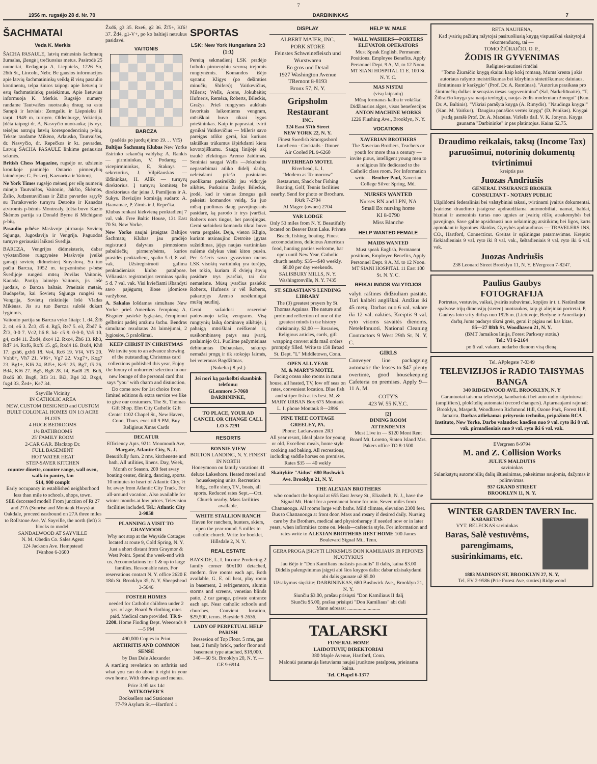7
1956 m. rugsėjo 28 d. Nr. 70 DARBININKAS 7
ŠACHMATAI
Veda K. Merkis
ŠACHA PASAULE, latvių mėnesinis šachmatų žurnalas, įžengė į trečiuosius metus. Pasirodė 25 numeriai. Redaguoja A. Liepnieks, 1226 So. 26th St., Lincoln, Nebr. Be gausios informacijos apie latvių šachmatininkų veiklą iš visų pasaulio kontinentų, telpa žinios taipogi apie lietuvių ir estų šachmatininkų pasiekimus. Apie lietuvius informuoja K. Merkis. Rugsėjo numery randame Tautvaišos nuotrauką draug su estu Sarapū ir latviais: Zemgaliu ir Liepnieku iš tarpt. 1949 m. turnyro. Oldenburge, Vokietija. Įdėta taipogi dr. A. Nasvyčio nuotrauka; jis vyr. teisėjas antrųjų latvių korespondencinių p-bių. Tekste randame Mikėno, Arlausko, Tautvaišos, dr. Nasvyčio, dr. Repečkos ir kt. pavardes. Latvių ŠACHA PASAULE linkime geriausios sekmės.
British Chess Magazine, rugsėjo nr. užsienio kronikoje paminėjo Ontario pirmenybių laimėtojus: G. Fusterį, Kaznarica ir Vaitonį.
Ne York Times rugsėjo mėnesį per eilę numerių minėjo Tautvaišos, Vaitonio, Jakšto, Škėmos, Žalio, Judzentavičiaus ir Žižio pavardes sąryšy su Tartakoverio turnyru Detroite ir Kanados atviromis p-bėmis Montrealy. Įdėta buvo Kazio Škėmos partija su Donald Byrne iš Michigano p-bių.
Pasaulio p-bėse Maskvoje pirmauja Sovietų Sąjunga, Jugoslavija ir Vengrija. Paguodos turnyre geriausiai laikosi Svedija.
BARCZA, Vengrijos didmeisteris, dabar vykstančiose rungtynėse Maskvoje įveikė garsųjį sovietų didmeisterį Smyslovą. Su tuo pačiu Barcza, 1952 m. tarpzoninėse p-bėse Švedijoje rungėsi mūsų Povilas Vaitonis, Kanada. Partiją laimėjo Vaitonis, jis lošė juodais, o Barcza baltais. Praeitais metais, Budapešte, kai Sovietų Sąjunga rungėsi su Vengrija, Sovietų rinktinėje lošė Vladas Mikėnas. Jis su tuo Barcza sulošė dukart lygiomis.
Vaitonio partija su Barcza vyko šitaip: 1. d4, Žf6 2. c4, e6 3. Žc3, d5 4. Rg5, Re7 5. e3, Žbd7 6. Žf3, 0-0 7. Vc2, h6 8. h4- c5 9. 0-0-0, Va5 10. g4, cxd4 11. Žxd4, dxc4 12. Rxc4, Žb6 13. Rb3, Rd7 14. Rxf6, Rxf6 15. g5, Rxd4 16. Bxd4, Kh8 17. gxh6, gxh6 18. Ve4, Rc6 19. Vf4, Vf5 20. Vxh6+, Vh7 21. Vf6+, Vg7 22. Vxg7+, Kxg7 23. Bg1+, Kf6 24. Bf5+, Ke5! 25. Bg7, f5 26. Bd4, Kf6 27. Bg5, Bg8 28. f4, Bad8 29. Bd6, Bxd6 30. Bxg8, Rf3 31. Bi3, Bg4 32. Bxg4, fxg4 33. Že4+, Ke7 34.
Sayville Vicinity
IN CATHOLIC AREA
NEW, CUSTOM DESIGNED and CUSTOM BUILT COLONIAL HOMES ON 1/3 ACRE PLOTS
4 HUGE BEDROOMS
1½ BATHROOMS
25' FAMILY ROOM
2-CAR GAR. Blacktop Dr.
FULL BASEMENT
HOT WATER HEAT
STEP-SAVER KITCHEN
counter dinette, counter range, wall oven, walk-in pantry, fan
$14, 900 complt
Early occupancy in established neighborhood less than mile to schools, shops, town.
SEE decorated model! From junction of Rt 27 and 27A (Sunrise and Montauk Hwys) at Oakdale, proceed eastbound on 27A three miles to Rollstone Ave. W. Sayville, the north (left) 3 blocks to model.
SANDALWOOD AT SAYVILLE
N. M. Obedin Co. Sales Agent
124 Jackson Ave. Hempstead
IVanhoe 6-3600
Žxd6, g3 35. Rxe6, g2 36. Žf5+, Kf6! 37. Žd4, g1-V+, po ko baltieji netrukus pasidavė.
VAITONIS
BARCZA
(padėtis po juodų ėjimo 19. . . Vf5)
Baltijos Šachmatų Klubas New Yorke išsirinko sekančią valdybą: A. Rankis — pirmininkas, V. Podarng — vicepirmininkas, E. Staknys — sekretorius, J. Vilpišauskas — iždininkas, H. Allik — turnyrų direktorius. Į turnyrų komitetą be direktoriaus dar įeina J. Pamiljens ir A. Sukys. Revizijos komisiją sudaro: A. Haavamae, P. Zirnis ir J. Repečka.
Klubas renkasi kiekvieną penktadienį 7 val. vak. Free Baltic House, 131 East 70 St. New Yorke.
New Yorke naujai įsteigtas Baltijos Šachmatų Klubas jau pradėjo registruoti dalyvius pirmosioms pabaltiečių pirmenybėms, kurios prasidės penktadienį, spalio 5 d. 8 val. vak. Užsiregistruoti galima penktadieniais klubo patalpose. Vėliausias registracijos terminas spalių 5 d. 7 val. vak. Visi kviečiami išbandyti savo pajėgumą šiose įdomiose varžybose.
A. Sakalas lošdamas simultane New Yorke prieš Amerikos čempioną A. Bisguier pasiekė lygiąsias, čempionui gelbstint padėtį amžinu šachu. Bendras simultano rezultatas 24 laimėjimai, 2 lygiosios, 5 pralošimai.
KEEP CHRIST IN CHRISTMAS
We invite you to an advance showing of the outstanding Christmas card collections published this year. Enjoy the luxury of unhurried selection in our new lounge of the personal card that says "you" with charm and distinction. Do come now for 1st choice from limited editions & extra service we like to give our costumers. The St. Thomas Gift Shop. Elm City Catholic Gift Center 1102 Chapel St., New Haven, Conn. Thurs. eves till 9 PM. Buy Religious Xmas Cards
DECATUR
Efficiency Apts. 9211 Monmouth Ave. Margate, Atlantic City, N. J. Beautifully furn. 2 rms. kitchenette and bath. All utilities, linens. Day, Week, Month or Season. 200 feet away boating center, dining, dancing, sports. 10 minutes to heart of Atlantic City. ½ hr. away from Atlantic City Track. For all-around vacation. Also available for winter months at low prices. Television facilities included. Tel.: Atlantic City 2-9858
PLANNING A VISIT TO GRAYMOOR
Why not stop at the Wayside Cottages located at route 9, Cold Spring, N. Y. Just a short distant from Graymor & West Point. Spend the week-end with us. Accomodations for 1 & up to large families. Ressonable rates. For reservations contact N. Y. office 2620 E 18th St. Brooklyn 35, N. Y. Sheepshead 3-5646
FOSTER HOMES
needed for Catholic children under 2 yrs. of age. Board & clothing rates paid. Medical care provided. TR 9-2200. Home Finding Dept. Weecends 9—5 PM
490,000 Copies in Print
ARTHRITIS AND COMMON SENSE
by Dan Dale Alexander
A startling revelation on arthritis and what you can do about it right in your own home. With drawings and menus.
Price 3.95 tax 14c
WITKOWER'S
Booksellers and Stationers
77-79 Asylum St.—Hartford 1
SPORTAS
LSK: New York Hungarians 3:3 (1:1)
Pereitą sekmadienį LSK pradėjo futbolo pirmenybių sezoną trejomis rungtynėmis. Komandos išėjo sąstatu: Kligys (po dešimties minučių Shifers); Vaitkevičius, Mileris; Wells, Arens, Jokubaitis; Hufneris, Reméza, Roberts, Bileckis, Gražys. Prieš rungtynes aukštais favoritais laikomiems vengram, mūsiškiai buvo tikrai lygus priešininkas. Kaip ir paprastai, tvirti gynikai Vaitkevičius — Mileris savo pareigas atliko gerai, kai kuriuos taktiškus trūkumus išpirkdami kietu kovotojiškumu. Saugų linijoje akį traukė efektingas Arenso žaidimas. Soniniai saugai Wells —Jokubaitis nepastebimai atliko didelį darbą, neleisdami priešo pusiniams puolikams pasireikšti jau viduryje aikštės. Puskairiu žaidęs Bileckis, įrodė, kad ir vienas žmogus gali pakeisti komandos veidą. Su juo mūsų puolimas daug pavojingesnis pasidarė, ką parodo ir trys įvarčiai. Roberts nors tingus, bet pavojingas. Gerai sužaidusi komanda tikrai buvo verta pergalės. Deja, vieton Kligio, kuriam atsinaujino Detroite įgytas sužeidimas, įėjęs naujas vartininkas nulėmė dalykus visai kiton pusėn. Per šešeris savo gyvavimo metus LSK visokių vartininkų yra turėjęs, bet tokio, kuriam iš dviejų šūvių pasidarė trys įvarčiai, tai dar nematėme. Mūsų įvarčius pasiekė: Roberts, Hufneris ir vėl Roberts, pakartojęs Arenso nesėkmingai muštą baudinį.
Gerai sužaidusi rezervinė padovanojo taškų vengrams. Visą rungtynių laiką dominavę aikštėje, į pabaigą mūsiškiai neiškentė ir, susikombinavę patys sau įvartį, pralaimėjo 0:1. Puolime pažymėtinas debiutantas Dubauskas, sukuręs nemažai progų ir tik stokojęs laimės, bei veteranas Bagdžiūnas.
(Nukelta į 8 psl.)
Jei nori ką paskelbti skambink telefonu:
GLenmore 5-7068
DARBININKE,
TO PLACE, YOUR AD CANCEL OR CHANGE CALL LO 3-7291
RESORTS
BONNIE VIEW
BOLTON LANDING, N. Y. FINEST IN NORTH
Honeymoon on family vacations 41 deluxe Lakeshore. Heated motel and housekeeping units. Recreation bldg., coffe shop, TV., boats, all sports. Reduced rates Sept.—Oct. Church nearby. Mass facilities available.
WHITE STALLION RANCH
Haven for ranchers, hunters, skiers, open the year round. 5 milles to catholic church. Write for booklet. Hillsdale 2, N. Y.
REAL ESTATE
BAYSIDE, L. I. Income Producing 2 family corner 60x100 detached, modern. five rooms each apt. Both available. G. E. oil heat, play room in basement, 2 refrigerators, alumin storms and screens, venetian blinds patio, 2 car garage, private entrance each apt. Near catholic schools and churches. Convient location. $29,500, terms. Bayside 9-2636.
LADY OF PERPETUAL HELP PARISH
Possesion of Top Floor. 5 rms, gas heat, 2 family brick, parlor floor and basement type attached, $18,000. 340—60 St. Brooklyn 20, N. Y. — GE 9-6914
DISPLAY
ALBERT MAIER, INC.
PORK STORE
Feinstes Schweinefleisch und Wurstwaren
En gros und Detail
1927 Washington Avenue
TRemont 8-8193
Bronx 57, N. Y.
Gripsholm Restaurant
INC.
324 East 57th Street
NEW YORK 22, N. Y.
Finest Swedish Smorgasbord
Luncheon - Cocktails - Dinner
Air Cooled PL 9-6260
RIVERHEAD MOTEL
Riverhead, L. I.
"Modern as To-morrow"
Restaurant, Shack bar Fishing Boating, Golf, Tennis facilities nearby. Send for photo or Brochure.
PArk 7-2704
Al Magee (owner) 2704
YAR LODGE
Only 53 miles from N. Y. Beautifully located on Beaver Dam Lake. Private Beach, fishing, boating. Finest accomodations, delicious American food, hunting parties welcome, bar open until New Year. Catholic church nearby. $35—$40 weekly. $8.00 per day weekends. SALISBURY MILLS, N. Y. Washingtonville, N. Y. 7435
ST. SEBASTIAN'S LENDING LIBRARY
The (3) greatest prayers by St. Thomas Aquinas. The nature and profound reflection of one of the greatest minds in tse history chrisitanity. $2,00 — Rosaries, Religious articles, cards, gift wrapping convert aids mail orders promptly filled. Write to 159 Broad St. Dept. "L" Middletown, Conn.
OPEN ALL YEAR
M. & MARY'S MOTEL
Facing ocean also rooms in main house, all heated, TV, low off seas on rates, convenient location. Blue fish and striper fish at its best. M. & MARY URBAN Box 675 Montauk L. I. phone Montauk 8—2896
PINE TREE COTTAGE
GREELEY, PA.
Phone: Lackawaxen 2R3
All year resort, Ideal place for young or old. Excellent meals, home style cooking and baking. All recreations, including saddle horses on premises. Rates $35 — 40 wekly
Skaitykite "Aidus" 680 Bushwick Ave. Brooklyn 21, N. Y.
HELP W. MALE
WALL WASHERS—PORTERS ELEVATOR OPERATORS
Must Speak English. Permanent Positions. Employee Benefits. Apply Personnel Dept. 9 A. M. to 12 Noon. MT SIANI HOSPITAL 11 E. 100 St. N. Y. C.
MAS NISTAI
(visų laipsnių)
Mūsų formanas kalba ir vokiškai Didžiausios algos, visos benefeecijos
ANTON MACHINE WORKS
1226 Flushing Ave., Brooklyn, N. Y.
VOCATIONS
XAVERIAN BROTHERS
The Xaverian Brothers, Teachers or youth for more than a century — invite pious, intelligent young men to a religious life dedicated to the Catholic class room. For Information write— Brother Paul, Xaverian College Silver Spring, Md.
NURSES WANTED
Nurses RN and LPN, NA
Small Bx nursing home
KI 8-0790
Miss Blanche
HELP WANTED FEMALE
MAIDS WANTED
Must speak English. Permanent positions, Employee Benefits, Apply Personnel Dept. 9 A. M. to 12 Noon. MT SIANI HOSPITAL 11 East 100 St. N. Y. C.
REIKALINGOS VALYTOJOS
valyti raštines didžiuliam pastate. Turi kalbėti angliškai. Amžius iki 45 metų. Darbas nuo 6 val. vakare iki 12 val. nakties. Kreiptis 9 val. ryto visoms savaitės dienoms. Netelefonuoti. National Cleaning Contractors 9 West 29th St. N. Y. C.
GIRLS
Conveyer line packageing automatic the leases to $47 plenty overtime, good housekeeping Cafeteria on premises. Apply 9—11 A. M.
COTY'S
423 W. 55 N.Y.C.
[2]
DINING ROOM
ATTENDENTS
Must Live in — $120 Mont Rent Board Mt. Loretto, Staten Island Mrs. Pakers office TO 8-1500
THE ALEXIAN BROTHERS
who conduct the hospital at 655 East Jersey St., Elizabeth, N. J., have the Signal Mt. Hotel for a permanent home for min. Seven miles from Chattanooga. All rooms large with baths. Mild climate, elevation 2300 feet. Bus to Chattanooga at front door. Mass and rosary if desired daily. Nursing care by the Brothers, medical and physiotherapy if needed now or in later years, when infirmities come on. Meals—cafeteria style. For information and rates write to ALEXIAN BROTHERS REST HOME 100 James Boulevard Signal Mt., Tenn.
GERA PROGA ĮSIGYTI LINKSMUS DON KAMILIAUS IR PEPONES NUOTYKIUS
Jau išėjo ir "Don Kamiliaus mažasis pasaulis" II dalis, kaina $3.00
Didelis palengvinimas įsigyti abi šios knygos dalis: dabar užsisakydami abi dalis gaunate už $5.00
Užsakymus siųskite: DARBININKAS, 680 Bushwick Ave., Brooklyn 21, N. Y.
Siunčiu $3.00, prašau prisiųsti "Don Kamiliaus II dalį
Siunčiu $5.00, prašau prisiųsti "Don Kamiliaus" abi dali
Mano adresas: ..........................
TALARSKI
FUNERAL HOME
LAIDOTUVIŲ DIREKTORIAI
380 Maple Avenue, Hartford, Conn.
Malonūi patarnauja lietuviams naujai įruoštose patalpose, prieinama kaina.
Tel. CHapel 6-1377
RETA NAUJIENA,
Kad įvairių pažiūrų rašytojai pasiruošiusią knygą vispusiškai skaitytojui rekomenduotų, tai —
TOMO ŽIŪRAIČIO, O. P.,
ŽODIS IR GYVENIMAS
Religinei-tautinei rimčiai
"Tomo Žiūraičio knygą skaitai kaip kokį romaną. Mums krenta į akis autoriaus rašymo meistriškumas bei kūrybinis sintetiškumas: dainiaus, išmintinaus ir karžygio" (Prof. Dr. A. Ramūnas). "Autorius prasikasa pro šimtmečių dulkes ir senąsias tiesas sugyvenimina" (Sal. Narkeliūnaitė). "T. Žiūraičio knyga yra nauja teologija, naujas žodis moderniam žmogui" (Kun. Dr. A. Baltinis). "Vikriai parašyta knyga (A. Rimydis). "Naudinga knyga!" (Kan. M. Vaitkus). "Daugiau panašios vertės knygų" (D. Penikas). Knygai įvadą parašė Prof. Dr. A. Maceina. Viršelis dail. V. K. Jonyno. Knyga gaunama "Darbininke" ir pas platintojus. Kaina $2.75.
Draudimo reikalais, taksų (Income Tax) paruošimui, notorinių dokumentų tvirtinimui
kreiptis pas
Juozas Andriušis
GENERAL INSURANCE BROKER
CONSULTANT - NOTARY PUBLIC
Užpildomi federaliniai bei valstybiniai taksai, tvirtinami įvairūs dokumentai. Įvairiose draudimo įstaigose apdraudžiama automobiliai, namai, baldai, bizniai ir asmeninis turtas nuo ugnies ar įvairių rūšių atsakomybės bei pavojingo. Save galite apsidrausti nuo nelaimingų atsitikimų bei ligos, karts apmokant ir ligoninės išlaidas. Gyvybės apdraudimas — TRAVELERS INS. CO., Hartford, Connecticut. Greitas ir sąžiningas patarnavimas. Kreptis: šiokiadieniais 9 val. ryto iki 8 val. vak., šeštadieniais 9 val. ryto iki 6 val. vak.
Juozas Andriušis
238 Leonard Street Brooklyn 11, N. Y. EVergreen 7-8247.
Paulius Gaubys
FOTOGRAFIJA
Portretas, vestuvės, vaikai, įvairūs subuvimai, kopijos ir t. t. Natūraliose spalvose trijų dimensijų (stereo) nuotraukos, taip gi aliejiniai portretai. P. Gaubys foto srity dirbąs nuo 1926 m. (Lietuvoje, Berlyne ir Amerikoje) darbą Jums padarys tikrai greit, gerai ir pigiau nei kas kitas.
85—27 88th St. Woodhaven 21, N. Y.
(BMT Jamaikos linija, Forest Parkway stotis.)
Tel.: VI 6-2164
po 6 val. vakaro. nedarbo dienom visą dieną.
Tel. APplegate 7-0349
TELEVIZIJOS ir RADIO TAISYMAS
BANGA
340 RIDGEWOOD AVE. BROOKLYN, N. Y
Garantuotai taisoma televizija, kambariniai bei auto radio stiprintuvai (amplifiers), plokštelių automatai (record changers). Aptarnaujami rajonai: Brooklyn, Maspeth, Woodhaven Richmond Hill, Ozone Park, Forest Hill, Jamaica. Darbas atliekamas prityrusio techniko, pripažinto RCA Instituto, New Yorke. Darbo valandos: kasdien nuo 9 val. ryto iki 8 val. vak. pirmadieniais nuo 9 val. ryto iki 6 val. vak.
EVergreen 8-9794
M. and Z. Collision Works
JULIUS MALDUTIS
savininkas
Sulankstytų automobilių dalių ištiesinimas, pakeitimas naujomis, dažymas ir poliravimas.
937 GRAND STREET
BROOKLYN 11, N. Y.
WINTER GARDEN TAVERN Inc.
KABARETAS
VYT. BELECKAS savininkas
Baras, Salė vestuvėms, parengimams, susirinkimams, etc.
1883 MADISON ST. BROOKLYN 27, N. Y.
Tel. EV 2-9586 (Prie Forest Ave. stoties) Ridgewood